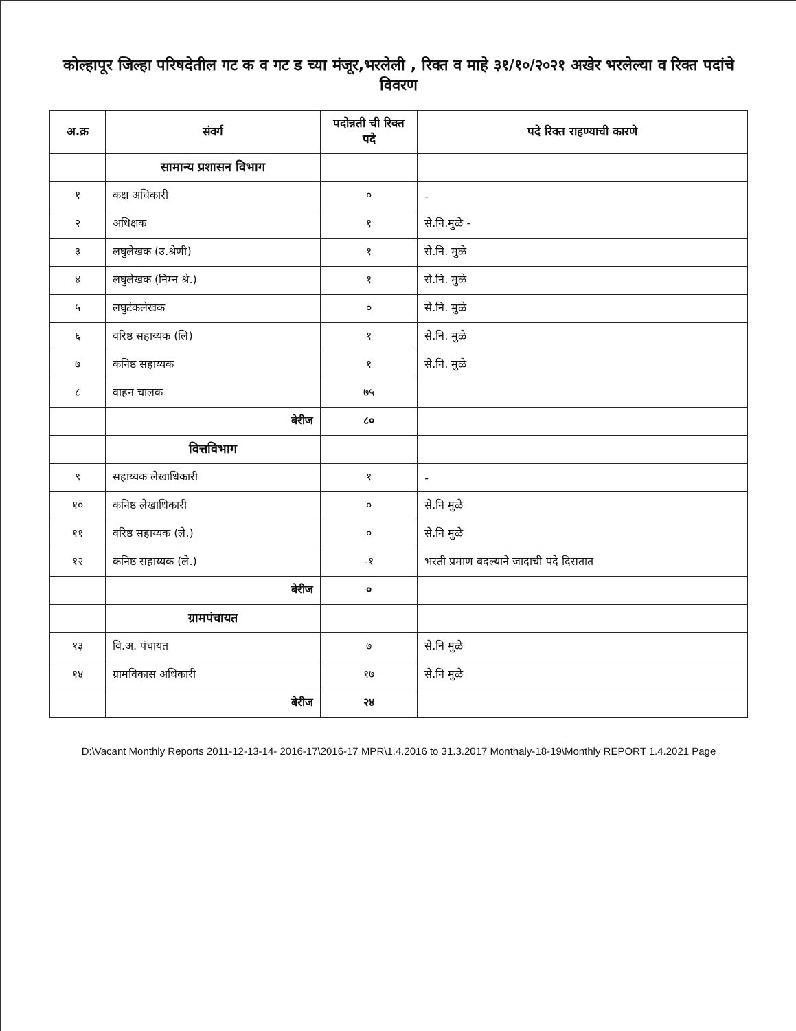कोल्हापूर जिल्हा परिषदेतील गट क व गट ड च्या मंजूर,भरलेली , रिक्त व माहे ३१/१०/२०२१ अखेर भरलेल्या व रिक्त पदांचे विवरण
| अ.क्र | संवर्ग | पदोन्नती ची रिक्त पदे | पदे रिक्त राहण्याची कारणे |
| --- | --- | --- | --- |
| | सामान्य प्रशासन विभाग | | |
| १ | कक्ष अधिकारी | ० | - |
| २ | अधिक्षक | १ | से.नि.मुळे - |
| ३ | लघुलेखक (उ.श्रेणी) | १ | से.नि. मुळे |
| ४ | लघुलेखक (निम्न श्रे.) | १ | से.नि. मुळे |
| ५ | लघुटंकलेखक | ० | से.नि. मुळे |
| ६ | वरिष्ठ सहाय्यक (लि) | १ | से.नि. मुळे |
| ७ | कनिष्ठ सहाय्यक | १ | से.नि. मुळे |
| ८ | वाहन चालक | ७५ | |
| | बेरीज | ८० | |
| | वित्तविभाग | | |
| ९ | सहाय्यक लेखाधिकारी | १ | - |
| १० | कनिष्ठ लेखाधिकारी | ० | से.नि मुळे |
| ११ | वरिष्ठ सहाय्यक (ले.) | ० | से.नि मुळे |
| १२ | कनिष्ठ सहाय्यक (ले.) | -१ | भरती प्रमाण बदल्याने जादाची पदे दिसतात |
| | बेरीज | ० | |
| | ग्रामपंचायत | | |
| १३ | वि.अ. पंचायत | ७ | से.नि मुळे |
| १४ | ग्रामविकास अधिकारी | १७ | से.नि मुळे |
| | बेरीज | २४ | |
D:\Vacant Monthly Reports 2011-12-13-14- 2016-17\2016-17 MPR\1.4.2016 to 31.3.2017 Monthaly-18-19\Monthly REPORT 1.4.2021 Page